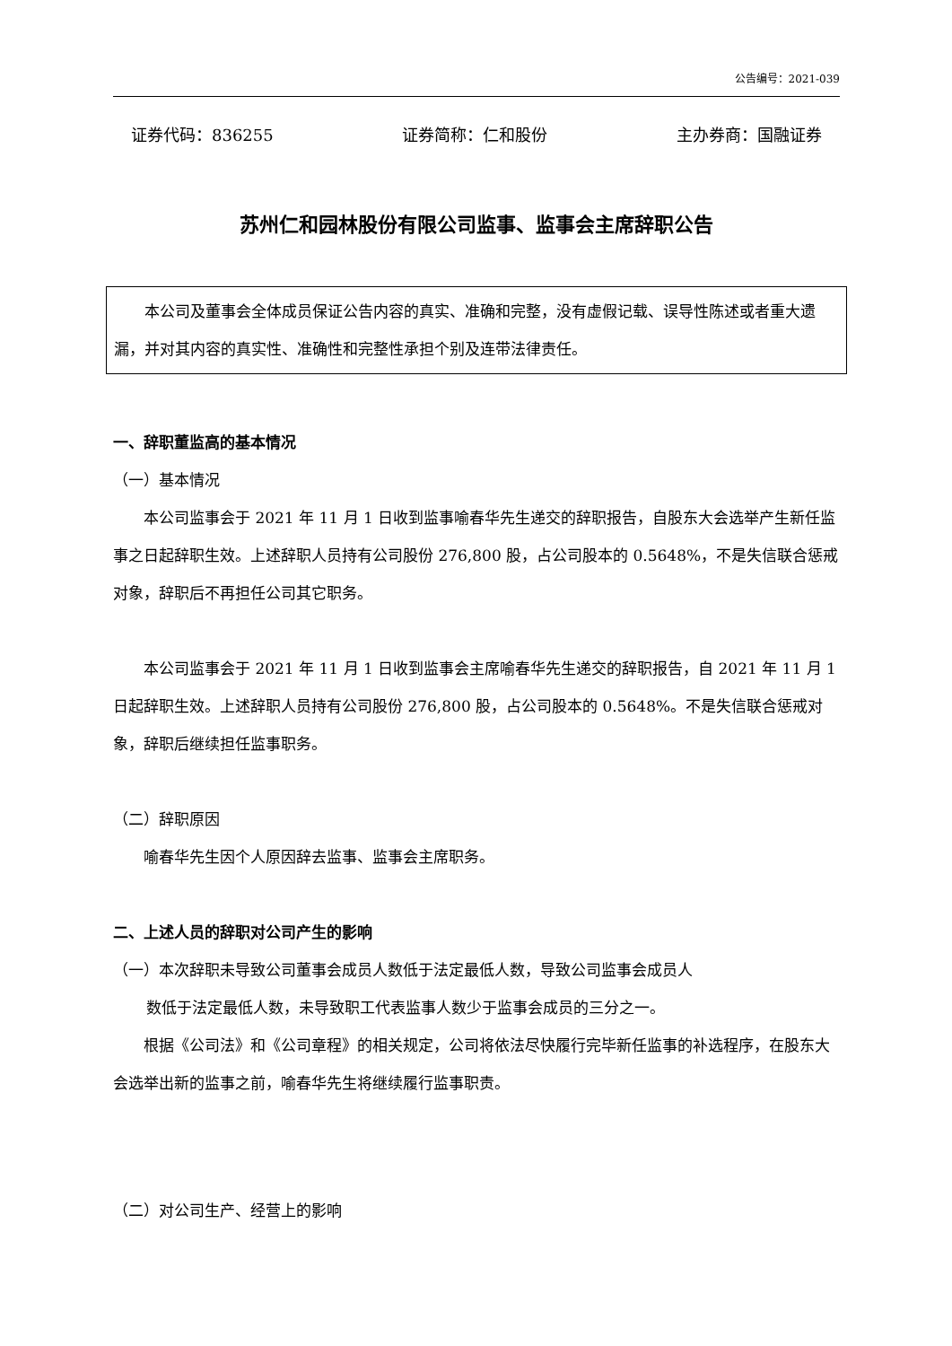公告编号：2021-039
证券代码：836255 证券简称：仁和股份 主办券商：国融证券
苏州仁和园林股份有限公司监事、监事会主席辞职公告
本公司及董事会全体成员保证公告内容的真实、准确和完整，没有虚假记载、误导性陈述或者重大遗漏，并对其内容的真实性、准确性和完整性承担个别及连带法律责任。
一、辞职董监高的基本情况
（一）基本情况
本公司监事会于 2021 年 11 月 1 日收到监事喻春华先生递交的辞职报告，自股东大会选举产生新任监事之日起辞职生效。上述辞职人员持有公司股份 276,800 股，占公司股本的 0.5648%，不是失信联合惩戒对象，辞职后不再担任公司其它职务。
本公司监事会于 2021 年 11 月 1 日收到监事会主席喻春华先生递交的辞职报告，自 2021 年 11 月 1 日起辞职生效。上述辞职人员持有公司股份 276,800 股，占公司股本的 0.5648%。不是失信联合惩戒对象，辞职后继续担任监事职务。
（二）辞职原因
喻春华先生因个人原因辞去监事、监事会主席职务。
二、上述人员的辞职对公司产生的影响
（一）本次辞职未导致公司董事会成员人数低于法定最低人数，导致公司监事会成员人
数低于法定最低人数，未导致职工代表监事人数少于监事会成员的三分之一。
根据《公司法》和《公司章程》的相关规定，公司将依法尽快履行完毕新任监事的补选程序，在股东大会选举出新的监事之前，喻春华先生将继续履行监事职责。
（二）对公司生产、经营上的影响